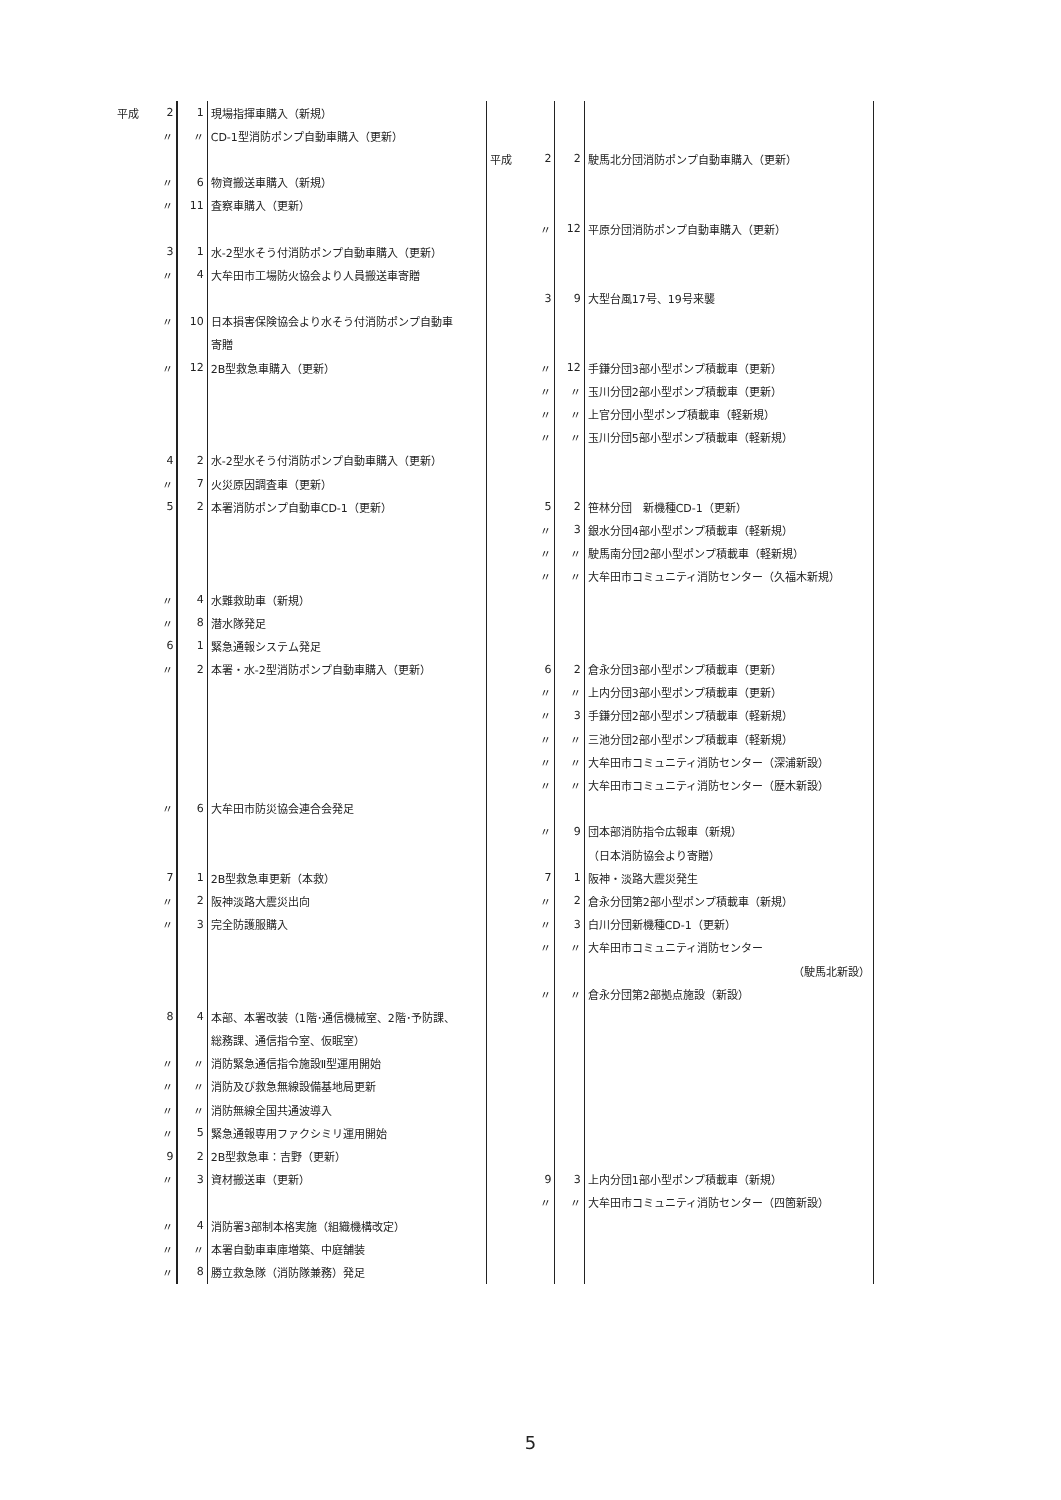| 平成 | 2 | 1 | 現場指揮車購入（新規） | | | | |
| | 〃 | 〃 | CD-1型消防ポンプ自動車購入（更新） | | | | |
| | | | | 平成 | 2 | 2 | 駛馬北分団消防ポンプ自動車購入（更新） |
| | 〃 | 6 | 物資搬送車購入（新規） | | | | |
| | 〃 | 11 | 査察車購入（更新） | | | | |
| | | | | | 〃 | 12 | 平原分団消防ポンプ自動車購入（更新） |
| | 3 | 1 | 水-2型水そう付消防ポンプ自動車購入（更新） | | | | |
| | 〃 | 4 | 大牟田市工場防火協会より人員搬送車寄贈 | | | | |
| | | | | | 3 | 9 | 大型台風17号、19号来襲 |
| | 〃 | 10 | 日本損害保険協会より水そう付消防ポンプ自動車 | | | | |
| | | | 寄贈 | | | | |
| | 〃 | 12 | 2B型救急車購入（更新） | | 〃 | 12 | 手鎌分団3部小型ポンプ積載車（更新） |
| | | | | | 〃 | 〃 | 玉川分団2部小型ポンプ積載車（更新） |
| | | | | | 〃 | 〃 | 上官分団小型ポンプ積載車（軽新規） |
| | | | | | 〃 | 〃 | 玉川分団5部小型ポンプ積載車（軽新規） |
| | 4 | 2 | 水-2型水そう付消防ポンプ自動車購入（更新） | | | | |
| | 〃 | 7 | 火災原因調査車（更新） | | | | |
| | 5 | 2 | 本署消防ポンプ自動車CD-1（更新） | | 5 | 2 | 笹林分団 新機種CD-1（更新） |
| | | | | | 〃 | 3 | 銀水分団4部小型ポンプ積載車（軽新規） |
| | | | | | 〃 | 〃 | 駛馬南分団2部小型ポンプ積載車（軽新規） |
| | | | | | 〃 | 〃 | 大牟田市コミュニティ消防センター（久福木新規） |
| | 〃 | 4 | 水難救助車（新規） | | | | |
| | 〃 | 8 | 潜水隊発足 | | | | |
| | 6 | 1 | 緊急通報システム発足 | | | | |
| | 〃 | 2 | 本署・水-2型消防ポンプ自動車購入（更新） | | 6 | 2 | 倉永分団3部小型ポンプ積載車（更新） |
| | | | | | 〃 | 〃 | 上内分団3部小型ポンプ積載車（更新） |
| | | | | | 〃 | 3 | 手鎌分団2部小型ポンプ積載車（軽新規） |
| | | | | | 〃 | 〃 | 三池分団2部小型ポンプ積載車（軽新規） |
| | | | | | 〃 | 〃 | 大牟田市コミュニティ消防センター（深浦新設） |
| | | | | | 〃 | 〃 | 大牟田市コミュニティ消防センター（歴木新設） |
| | 〃 | 6 | 大牟田市防災協会連合会発足 | | | | |
| | | | | | 〃 | 9 | 団本部消防指令広報車（新規） |
| | | | | | | | （日本消防協会より寄贈） |
| | 7 | 1 | 2B型救急車更新（本救） | | 7 | 1 | 阪神・淡路大震災発生 |
| | 〃 | 2 | 阪神淡路大震災出向 | | 〃 | 2 | 倉永分団第2部小型ポンプ積載車（新規） |
| | 〃 | 3 | 完全防護服購入 | | 〃 | 3 | 白川分団新機種CD-1（更新） |
| | | | | | 〃 | 〃 | 大牟田市コミュニティ消防センター |
| | | | | | | | （駛馬北新設） |
| | | | | | 〃 | 〃 | 倉永分団第2部拠点施設（新設） |
| | 8 | 4 | 本部、本署改装（1階･通信機械室、2階･予防課、 | | | | |
| | | | 総務課、通信指令室、仮眠室） | | | | |
| | 〃 | 〃 | 消防緊急通信指令施設Ⅱ型運用開始 | | | | |
| | 〃 | 〃 | 消防及び救急無線設備基地局更新 | | | | |
| | 〃 | 〃 | 消防無線全国共通波導入 | | | | |
| | 〃 | 5 | 緊急通報専用ファクシミリ運用開始 | | | | |
| | 9 | 2 | 2B型救急車：吉野（更新） | | | | |
| | 〃 | 3 | 資材搬送車（更新） | | 9 | 3 | 上内分団1部小型ポンプ積載車（新規） |
| | | | | | 〃 | 〃 | 大牟田市コミュニティ消防センター（四箇新設） |
| | 〃 | 4 | 消防署3部制本格実施（組織機構改定） | | | | |
| | 〃 | 〃 | 本署自動車車庫増築、中庭舗装 | | | | |
| | 〃 | 8 | 勝立救急隊（消防隊兼務）発足 | | | | |
5